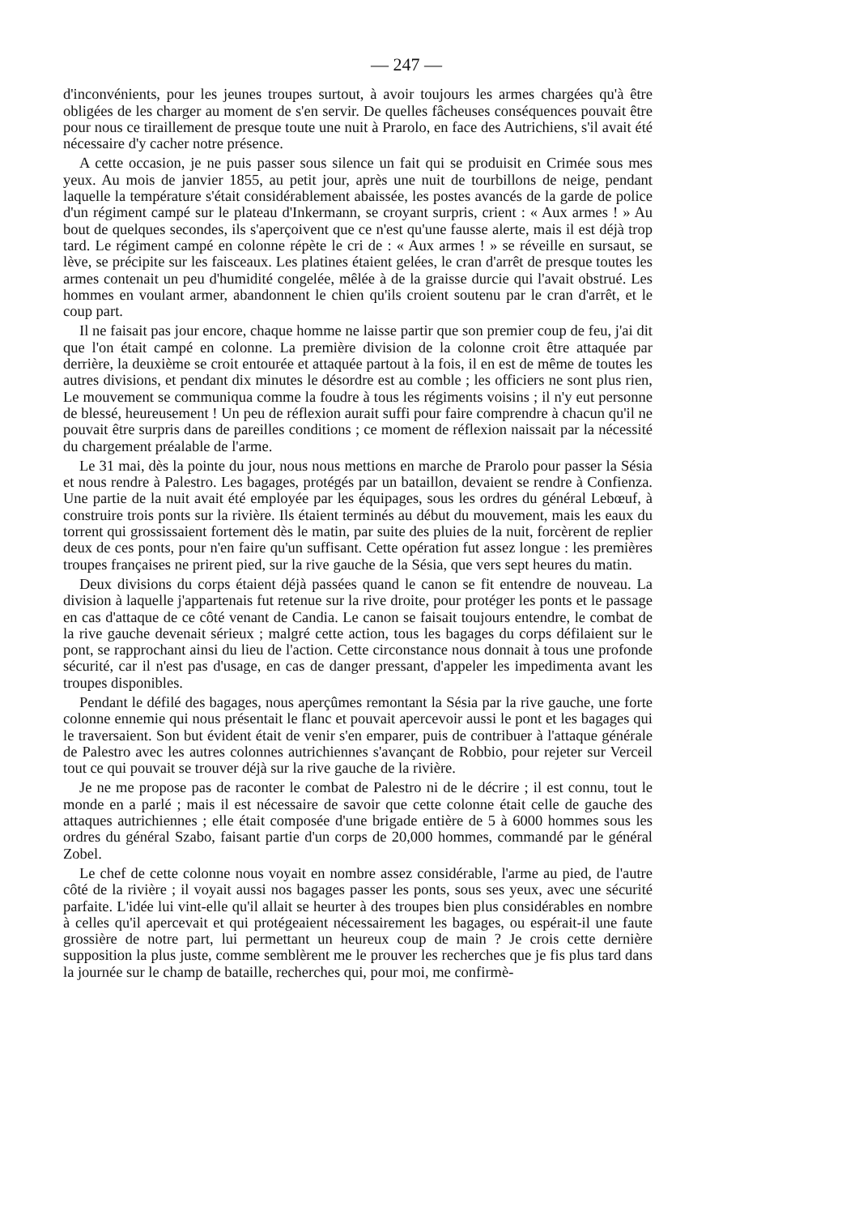— 247 —
d'inconvénients, pour les jeunes troupes surtout, à avoir toujours les armes chargées qu'à être obligées de les charger au moment de s'en servir. De quelles fâcheuses conséquences pouvait être pour nous ce tiraillement de presque toute une nuit à Prarolo, en face des Autrichiens, s'il avait été nécessaire d'y cacher notre présence.
A cette occasion, je ne puis passer sous silence un fait qui se produisit en Crimée sous mes yeux. Au mois de janvier 1855, au petit jour, après une nuit de tourbillons de neige, pendant laquelle la température s'était considérablement abaissée, les postes avancés de la garde de police d'un régiment campé sur le plateau d'Inkermann, se croyant surpris, crient : « Aux armes ! » Au bout de quelques secondes, ils s'aperçoivent que ce n'est qu'une fausse alerte, mais il est déjà trop tard. Le régiment campé en colonne répète le cri de : « Aux armes ! » se réveille en sursaut, se lève, se précipite sur les faisceaux. Les platines étaient gelées, le cran d'arrêt de presque toutes les armes contenait un peu d'humidité congelée, mêlée à de la graisse durcie qui l'avait obstrué. Les hommes en voulant armer, abandonnent le chien qu'ils croient soutenu par le cran d'arrêt, et le coup part.
Il ne faisait pas jour encore, chaque homme ne laisse partir que son premier coup de feu, j'ai dit que l'on était campé en colonne. La première division de la colonne croit être attaquée par derrière, la deuxième se croit entourée et attaquée partout à la fois, il en est de même de toutes les autres divisions, et pendant dix minutes le désordre est au comble ; les officiers ne sont plus rien, Le mouvement se communiqua comme la foudre à tous les régiments voisins ; il n'y eut personne de blessé, heureusement ! Un peu de réflexion aurait suffi pour faire comprendre à chacun qu'il ne pouvait être surpris dans de pareilles conditions ; ce moment de réflexion naissait par la nécessité du chargement préalable de l'arme.
Le 31 mai, dès la pointe du jour, nous nous mettions en marche de Prarolo pour passer la Sésia et nous rendre à Palestro. Les bagages, protégés par un bataillon, devaient se rendre à Confienza. Une partie de la nuit avait été employée par les équipages, sous les ordres du général Lebœuf, à construire trois ponts sur la rivière. Ils étaient terminés au début du mouvement, mais les eaux du torrent qui grossissaient fortement dès le matin, par suite des pluies de la nuit, forcèrent de replier deux de ces ponts, pour n'en faire qu'un suffisant. Cette opération fut assez longue : les premières troupes françaises ne prirent pied, sur la rive gauche de la Sésia, que vers sept heures du matin.
Deux divisions du corps étaient déjà passées quand le canon se fit entendre de nouveau. La division à laquelle j'appartenais fut retenue sur la rive droite, pour protéger les ponts et le passage en cas d'attaque de ce côté venant de Candia. Le canon se faisait toujours entendre, le combat de la rive gauche devenait sérieux ; malgré cette action, tous les bagages du corps défilaient sur le pont, se rapprochant ainsi du lieu de l'action. Cette circonstance nous donnait à tous une profonde sécurité, car il n'est pas d'usage, en cas de danger pressant, d'appeler les impedimenta avant les troupes disponibles.
Pendant le défilé des bagages, nous aperçûmes remontant la Sésia par la rive gauche, une forte colonne ennemie qui nous présentait le flanc et pouvait apercevoir aussi le pont et les bagages qui le traversaient. Son but évident était de venir s'en emparer, puis de contribuer à l'attaque générale de Palestro avec les autres colonnes autrichiennes s'avançant de Robbio, pour rejeter sur Verceil tout ce qui pouvait se trouver déjà sur la rive gauche de la rivière.
Je ne me propose pas de raconter le combat de Palestro ni de le décrire ; il est connu, tout le monde en a parlé ; mais il est nécessaire de savoir que cette colonne était celle de gauche des attaques autrichiennes ; elle était composée d'une brigade entière de 5 à 6000 hommes sous les ordres du général Szabo, faisant partie d'un corps de 20,000 hommes, commandé par le général Zobel.
Le chef de cette colonne nous voyait en nombre assez considérable, l'arme au pied, de l'autre côté de la rivière ; il voyait aussi nos bagages passer les ponts, sous ses yeux, avec une sécurité parfaite. L'idée lui vint-elle qu'il allait se heurter à des troupes bien plus considérables en nombre à celles qu'il apercevait et qui protégeaient nécessairement les bagages, ou espérait-il une faute grossière de notre part, lui permettant un heureux coup de main ? Je crois cette dernière supposition la plus juste, comme semblèrent me le prouver les recherches que je fis plus tard dans la journée sur le champ de bataille, recherches qui, pour moi, me confirmè-